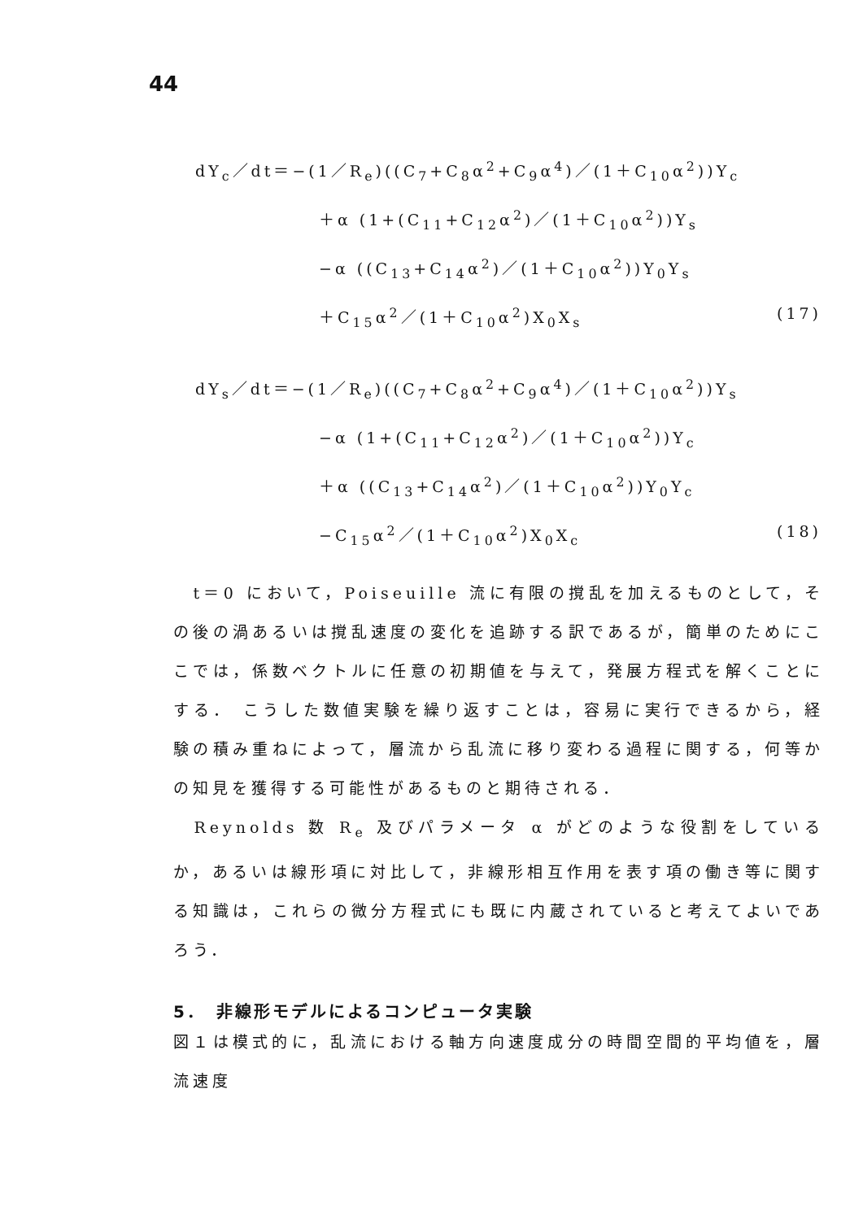44
dY<sub>c</sub>／dt＝−(1／R<sub>e</sub>)((C<sub>7</sub>+C<sub>8</sub>α<sup>2</sup>+C<sub>9</sub>α<sup>4</sup>)／(1＋C<sub>10</sub>α<sup>2</sup>))Y<sub>c</sub>
＋α (1+(C<sub>11</sub>+C<sub>12</sub>α<sup>2</sup>)／(1＋C<sub>10</sub>α<sup>2</sup>))Y<sub>s</sub>
−α ((C<sub>13</sub>+C<sub>14</sub>α<sup>2</sup>)／(1＋C<sub>10</sub>α<sup>2</sup>))Y<sub>0</sub>Y<sub>s</sub>
＋C<sub>15</sub>α<sup>2</sup>／(1＋C<sub>10</sub>α<sup>2</sup>)X<sub>0</sub>X<sub>s</sub> (17)
dY<sub>s</sub>／dt＝−(1／R<sub>e</sub>)((C<sub>7</sub>+C<sub>8</sub>α<sup>2</sup>+C<sub>9</sub>α<sup>4</sup>)／(1＋C<sub>10</sub>α<sup>2</sup>))Y<sub>s</sub>
−α (1+(C<sub>11</sub>+C<sub>12</sub>α<sup>2</sup>)／(1＋C<sub>10</sub>α<sup>2</sup>))Y<sub>c</sub>
＋α ((C<sub>13</sub>+C<sub>14</sub>α<sup>2</sup>)／(1＋C<sub>10</sub>α<sup>2</sup>))Y<sub>0</sub>Y<sub>c</sub>
−C<sub>15</sub>α<sup>2</sup>／(1＋C<sub>10</sub>α<sup>2</sup>)X<sub>0</sub>X<sub>c</sub> (18)
　t＝0 において，Poiseuille 流に有限の撹乱を加えるものとして，その後の渦あるいは撹乱速度の変化を追跡する訳であるが，簡単のためにここでは，係数ベクトルに任意の初期値を与えて，発展方程式を解くことにする． こうした数値実験を繰り返すことは，容易に実行できるから，経験の積み重ねによって，層流から乱流に移り変わる過程に関する，何等かの知見を獲得する可能性があるものと期待される．
　Reynolds 数 R<sub>e</sub> 及びパラメータ α がどのような役割をしているか，あるいは線形項に対比して，非線形相互作用を表す項の働き等に関する知識は，これらの微分方程式にも既に内蔵されていると考えてよいであろう．
5．　非線形モデルによるコンピュータ実験
図１は模式的に，乱流における軸方向速度成分の時間空間的平均値を，層流速度